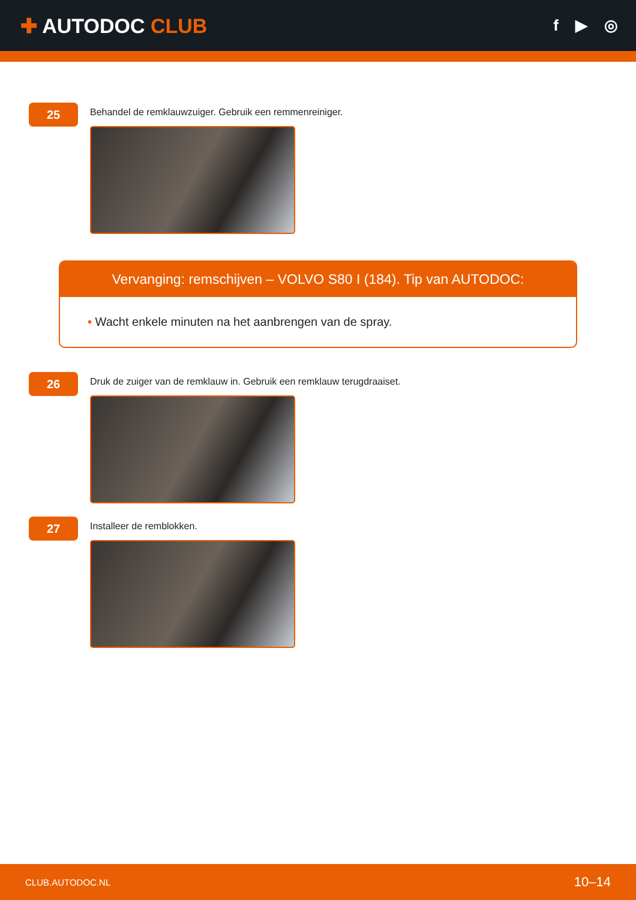✚ AUTODOC CLUB
f ▶ ◎
25
Behandel de remklauwzuiger. Gebruik een remmenreiniger.
Vervanging: remschijven – VOLVO S80 I (184). Tip van AUTODOC:
• Wacht enkele minuten na het aanbrengen van de spray.
26
Druk de zuiger van de remklauw in. Gebruik een remklauw terugdraaiset.
27
Installeer de remblokken.
CLUB.AUTODOC.NL 10–14